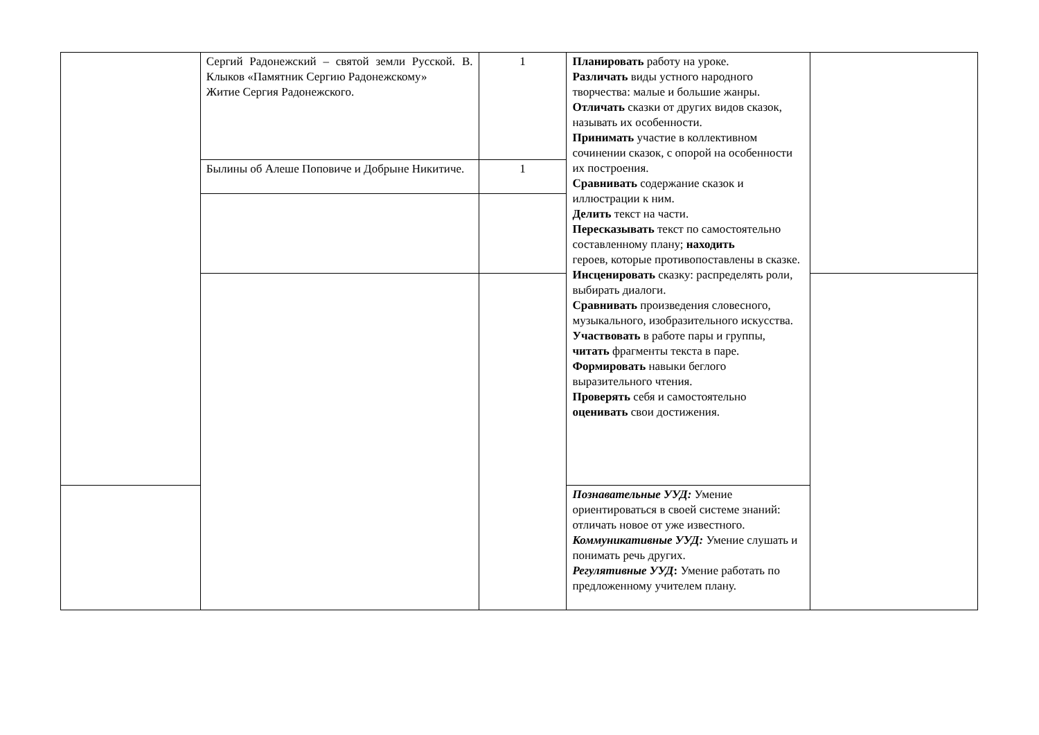| | Сергий Радонежский – святой земли Русской. В. Клыков «Памятник Сергию Радонежскому» Житие Сергия Радонежского. | 1 | Планировать работу на уроке. Различать виды устного народного творчества: малые и большие жанры. Отличать сказки от других видов сказок, называть их особенности. Принимать участие в коллективном сочинении сказок, с опорой на особенности их построения. Сравнивать содержание сказок и иллюстрации к ним. Делить текст на части. Пересказывать текст по самостоятельно составленному плану; находить героев, которые противопоставлены в сказке. Инсценировать сказку: распределять роли, выбирать диалоги. Сравнивать произведения словесного, музыкального, изобразительного искусства. Участвовать в работе пары и группы, читать фрагменты текста в паре. Формировать навыки беглого выразительного чтения. Проверять себя и самостоятельно оценивать свои достижения. | |
| | Былины об Алеше Поповиче и Добрыне Никитиче. | 1 | | |
| | | | Познавательные УУД: Умение ориентироваться в своей системе знаний: отличать новое от уже известного. Коммуникативные УУД: Умение слушать и понимать речь других. Регулятивные УУД : Умение работать по предложенному учителем плану. | |